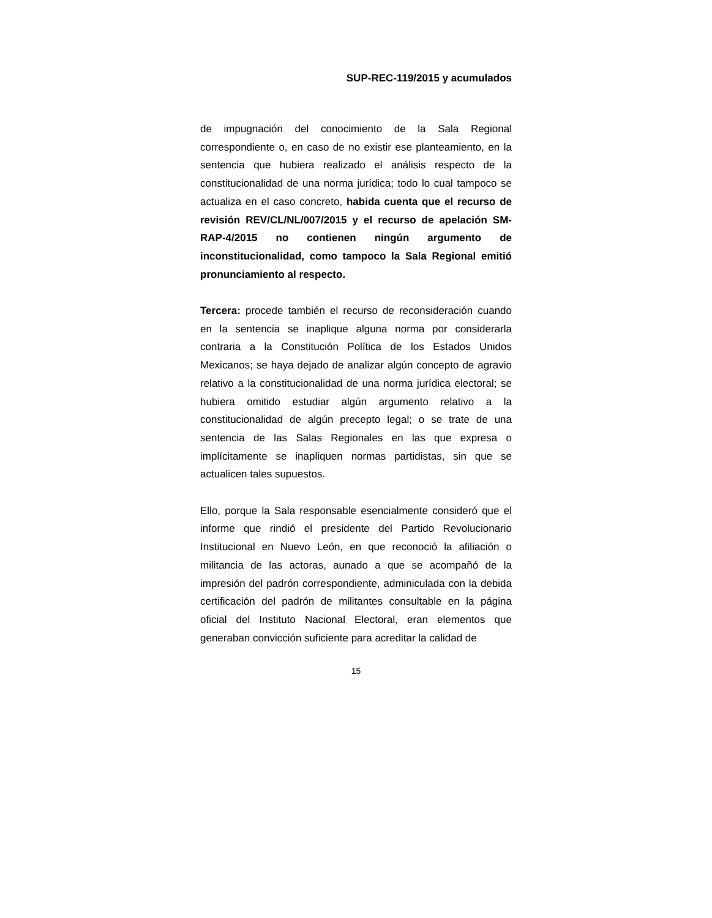SUP-REC-119/2015 y acumulados
de impugnación del conocimiento de la Sala Regional correspondiente o, en caso de no existir ese planteamiento, en la sentencia que hubiera realizado el análisis respecto de la constitucionalidad de una norma jurídica; todo lo cual tampoco se actualiza en el caso concreto, habida cuenta que el recurso de revisión REV/CL/NL/007/2015 y el recurso de apelación SM-RAP-4/2015 no contienen ningún argumento de inconstitucionalidad, como tampoco la Sala Regional emitió pronunciamiento al respecto.
Tercera: procede también el recurso de reconsideración cuando en la sentencia se inaplique alguna norma por considerarla contraria a la Constitución Política de los Estados Unidos Mexicanos; se haya dejado de analizar algún concepto de agravio relativo a la constitucionalidad de una norma jurídica electoral; se hubiera omitido estudiar algún argumento relativo a la constitucionalidad de algún precepto legal; o se trate de una sentencia de las Salas Regionales en las que expresa o implícitamente se inapliquen normas partidistas, sin que se actualicen tales supuestos.
Ello, porque la Sala responsable esencialmente consideró que el informe que rindió el presidente del Partido Revolucionario Institucional en Nuevo León, en que reconoció la afiliación o militancia de las actoras, aunado a que se acompañó de la impresión del padrón correspondiente, adminiculada con la debida certificación del padrón de militantes consultable en la página oficial del Instituto Nacional Electoral, eran elementos que generaban convicción suficiente para acreditar la calidad de
15